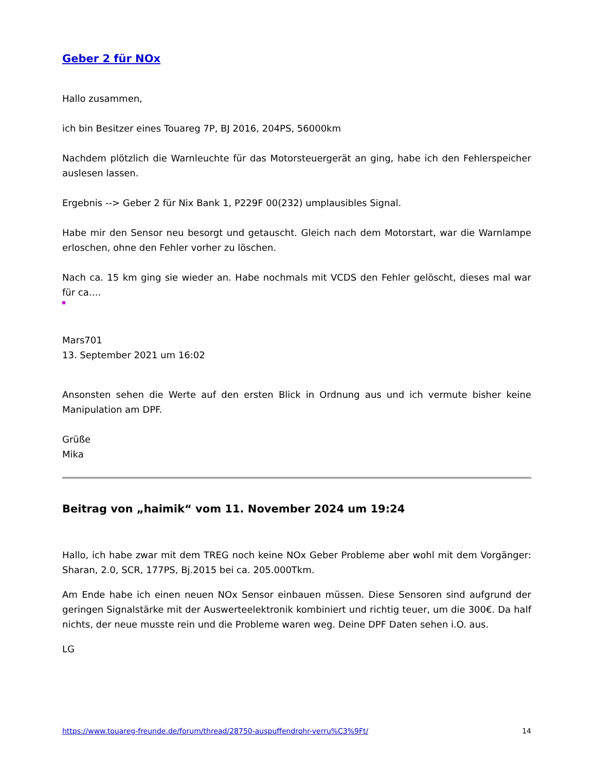Geber 2 für NOx
Hallo zusammen,
ich bin Besitzer eines Touareg 7P, BJ 2016, 204PS, 56000km
Nachdem plötzlich die Warnleuchte für das Motorsteuergerät an ging, habe ich den Fehlerspeicher auslesen lassen.
Ergebnis --> Geber 2 für Nix Bank 1, P229F 00(232) umplausibles Signal.
Habe mir den Sensor neu besorgt und getauscht. Gleich nach dem Motorstart, war die Warnlampe erloschen, ohne den Fehler vorher zu löschen.
Nach ca. 15 km ging sie wieder an. Habe nochmals mit VCDS den Fehler gelöscht, dieses mal war für ca.…
Mars701
13. September 2021 um 16:02
Ansonsten sehen die Werte auf den ersten Blick in Ordnung aus und ich vermute bisher keine Manipulation am DPF.
Grüße
Mika
Beitrag von „haimik“ vom 11. November 2024 um 19:24
Hallo, ich habe zwar mit dem TREG noch keine NOx Geber Probleme aber wohl mit dem Vorgänger: Sharan, 2.0, SCR, 177PS, Bj.2015 bei ca. 205.000Tkm.
Am Ende habe ich einen neuen NOx Sensor einbauen müssen. Diese Sensoren sind aufgrund der geringen Signalstärke mit der Auswerteelektronik kombiniert und richtig teuer, um die 300€. Da half nichts, der neue musste rein und die Probleme waren weg. Deine DPF Daten sehen i.O. aus.
LG
https://www.touareg-freunde.de/forum/thread/28750-auspuffendrohr-verru%C3%9Ft/ 14